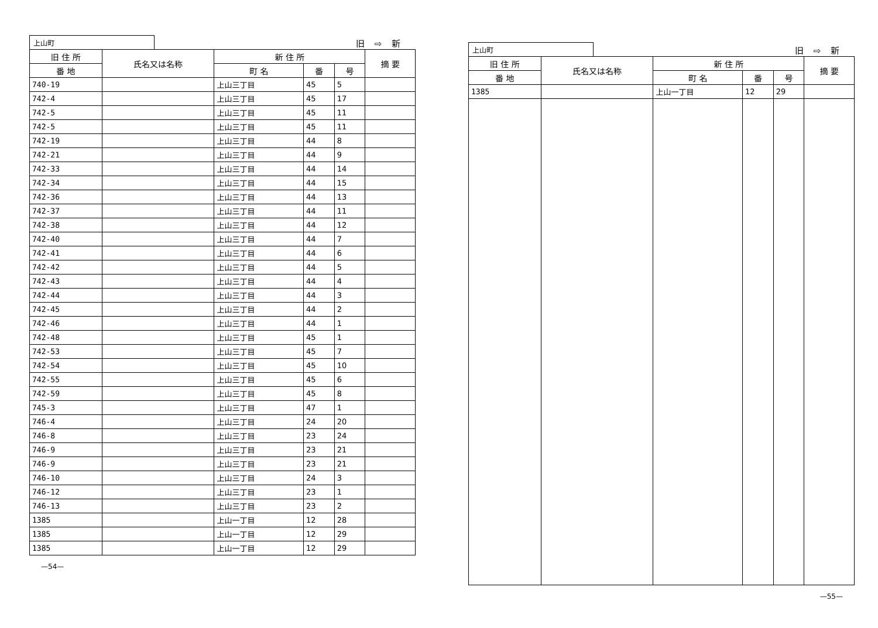上山町
旧 ⇨ 新
| 旧 住 所 | 氏名又は名称 | 新 住 所 | | | 摘 要 |
| --- | --- | --- | --- | --- | --- |
| 番 地 | | 町 名 | 番 | 号 | |
| 740-19 | | 上山三丁目 | 45 | 5 | |
| 742-4 | | 上山三丁目 | 45 | 17 | |
| 742-5 | | 上山三丁目 | 45 | 11 | |
| 742-5 | | 上山三丁目 | 45 | 11 | |
| 742-19 | | 上山三丁目 | 44 | 8 | |
| 742-21 | | 上山三丁目 | 44 | 9 | |
| 742-33 | | 上山三丁目 | 44 | 14 | |
| 742-34 | | 上山三丁目 | 44 | 15 | |
| 742-36 | | 上山三丁目 | 44 | 13 | |
| 742-37 | | 上山三丁目 | 44 | 11 | |
| 742-38 | | 上山三丁目 | 44 | 12 | |
| 742-40 | | 上山三丁目 | 44 | 7 | |
| 742-41 | | 上山三丁目 | 44 | 6 | |
| 742-42 | | 上山三丁目 | 44 | 5 | |
| 742-43 | | 上山三丁目 | 44 | 4 | |
| 742-44 | | 上山三丁目 | 44 | 3 | |
| 742-45 | | 上山三丁目 | 44 | 2 | |
| 742-46 | | 上山三丁目 | 44 | 1 | |
| 742-48 | | 上山三丁目 | 45 | 1 | |
| 742-53 | | 上山三丁目 | 45 | 7 | |
| 742-54 | | 上山三丁目 | 45 | 10 | |
| 742-55 | | 上山三丁目 | 45 | 6 | |
| 742-59 | | 上山三丁目 | 45 | 8 | |
| 745-3 | | 上山三丁目 | 47 | 1 | |
| 746-4 | | 上山三丁目 | 24 | 20 | |
| 746-8 | | 上山三丁目 | 23 | 24 | |
| 746-9 | | 上山三丁目 | 23 | 21 | |
| 746-9 | | 上山三丁目 | 23 | 21 | |
| 746-10 | | 上山三丁目 | 24 | 3 | |
| 746-12 | | 上山三丁目 | 23 | 1 | |
| 746-13 | | 上山三丁目 | 23 | 2 | |
| 1385 | | 上山一丁目 | 12 | 28 | |
| 1385 | | 上山一丁目 | 12 | 29 | |
| 1385 | | 上山一丁目 | 12 | 29 | |
—54—
上山町
旧 ⇨ 新
| 旧 住 所 | 氏名又は名称 | 新 住 所 | | | 摘 要 |
| --- | --- | --- | --- | --- | --- |
| 番 地 | | 町 名 | 番 | 号 | |
| 1385 | | 上山一丁目 | 12 | 29 | |
—55—